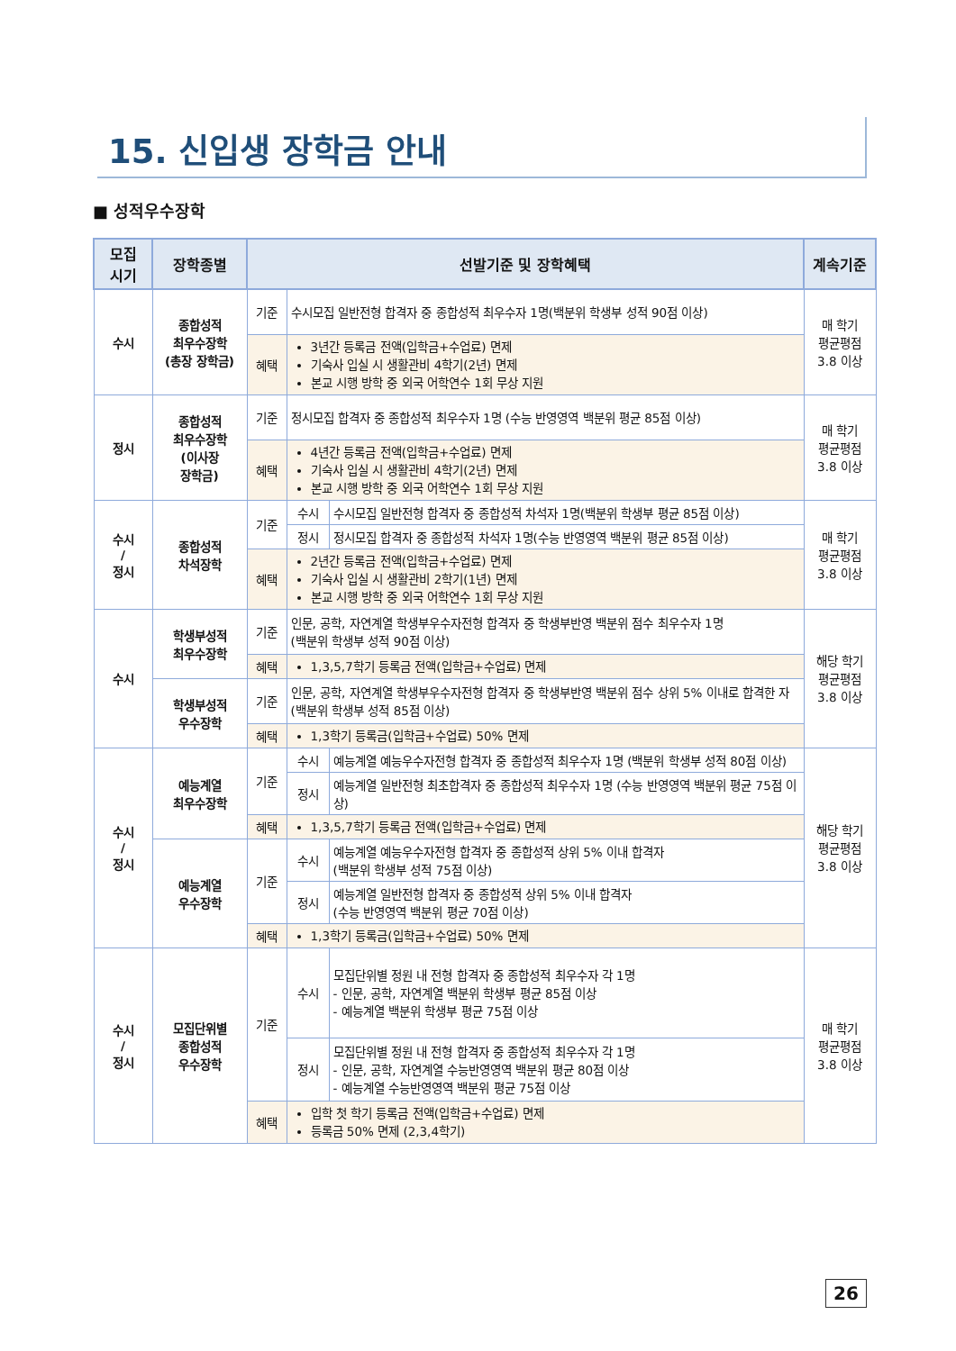15. 신입생 장학금 안내
■ 성적우수장학
| 모집 시기 | 장학종별 | 선발기준 및 장학혜택 | | | 계속기준 |
| --- | --- | --- | --- | --- | --- |
| 수시 | 종합성적 최우수장학 (총장 장학금) | 기준 | 수시모집 일반전형 합격자 중 종합성적 최우수자 1명(백분위 학생부 성적 90점 이상) | | 매 학기 평균평점 3.8 이상 |
| | | 혜택 | 3년간 등록금 전액(입학금+수업료) 면제 기숙사 입실 시 생활관비 4학기(2년) 면제 본교 시행 방학 중 외국 어학연수 1회 무상 지원 | | |
| 정시 | 종합성적 최우수장학 (이사장 장학금) | 기준 | 정시모집 합격자 중 종합성적 최우수자 1명 (수능 반영영역 백분위 평균 85점 이상) | | 매 학기 평균평점 3.8 이상 |
| | | 혜택 | 4년간 등록금 전액(입학금+수업료) 면제 기숙사 입실 시 생활관비 4학기(2년) 면제 본교 시행 방학 중 외국 어학연수 1회 무상 지원 | | |
| 수시 / 정시 | 종합성적 차석장학 | 기준 | 수시 | 수시모집 일반전형 합격자 중 종합성적 차석자 1명(백분위 학생부 평균 85점 이상) | 매 학기 평균평점 3.8 이상 |
| | | | 정시 | 정시모집 합격자 중 종합성적 차석자 1명(수능 반영영역 백분위 평균 85점 이상) | |
| | | 혜택 | 2년간 등록금 전액(입학금+수업료) 면제 기숙사 입실 시 생활관비 2학기(1년) 면제 본교 시행 방학 중 외국 어학연수 1회 무상 지원 | | |
| 수시 | 학생부성적 최우수장학 | 기준 | 인문, 공학, 자연계열 학생부우수자전형 합격자 중 학생부반영 백분위 점수 최우수자 1명 (백분위 학생부 성적 90점 이상) | | 해당 학기 평균평점 3.8 이상 |
| | | 혜택 | 1,3,5,7학기 등록금 전액(입학금+수업료) 면제 | | |
| | 학생부성적 우수장학 | 기준 | 인문, 공학, 자연계열 학생부우수자전형 합격자 중 학생부반영 백분위 점수 상위 5% 이내로 합격한 자 (백분위 학생부 성적 85점 이상) | | |
| | | 혜택 | 1,3학기 등록금(입학금+수업료) 50% 면제 | | |
| 수시 / 정시 | 예능계열 최우수장학 | 기준 | 수시 | 예능계열 예능우수자전형 합격자 중 종합성적 최우수자 1명 (백분위 학생부 성적 80점 이상) | 해당 학기 평균평점 3.8 이상 |
| | | | 정시 | 예능계열 일반전형 최초합격자 중 종합성적 최우수자 1명 (수능 반영영역 백분위 평균 75점 이상) | |
| | | 혜택 | 1,3,5,7학기 등록금 전액(입학금+수업료) 면제 | | |
| | 예능계열 우수장학 | 기준 | 수시 | 예능계열 예능우수자전형 합격자 중 종합성적 상위 5% 이내 합격자 (백분위 학생부 성적 75점 이상) | |
| | | | 정시 | 예능계열 일반전형 합격자 중 종합성적 상위 5% 이내 합격자 (수능 반영영역 백분위 평균 70점 이상) | |
| | | 혜택 | 1,3학기 등록금(입학금+수업료) 50% 면제 | | |
| 수시 / 정시 | 모집단위별 종합성적 우수장학 | 기준 | 수시 | 모집단위별 정원 내 전형 합격자 중 종합성적 최우수자 각 1명 - 인문, 공학, 자연계열 백분위 학생부 평균 85점 이상 - 예능계열 백분위 학생부 평균 75점 이상 | 매 학기 평균평점 3.8 이상 |
| | | | 정시 | 모집단위별 정원 내 전형 합격자 중 종합성적 최우수자 각 1명 - 인문, 공학, 자연계열 수능반영영역 백분위 평균 80점 이상 - 예능계열 수능반영영역 백분위 평균 75점 이상 | |
| | | 혜택 | 입학 첫 학기 등록금 전액(입학금+수업료) 면제 등록금 50% 면제 (2,3,4학기) | | |
26